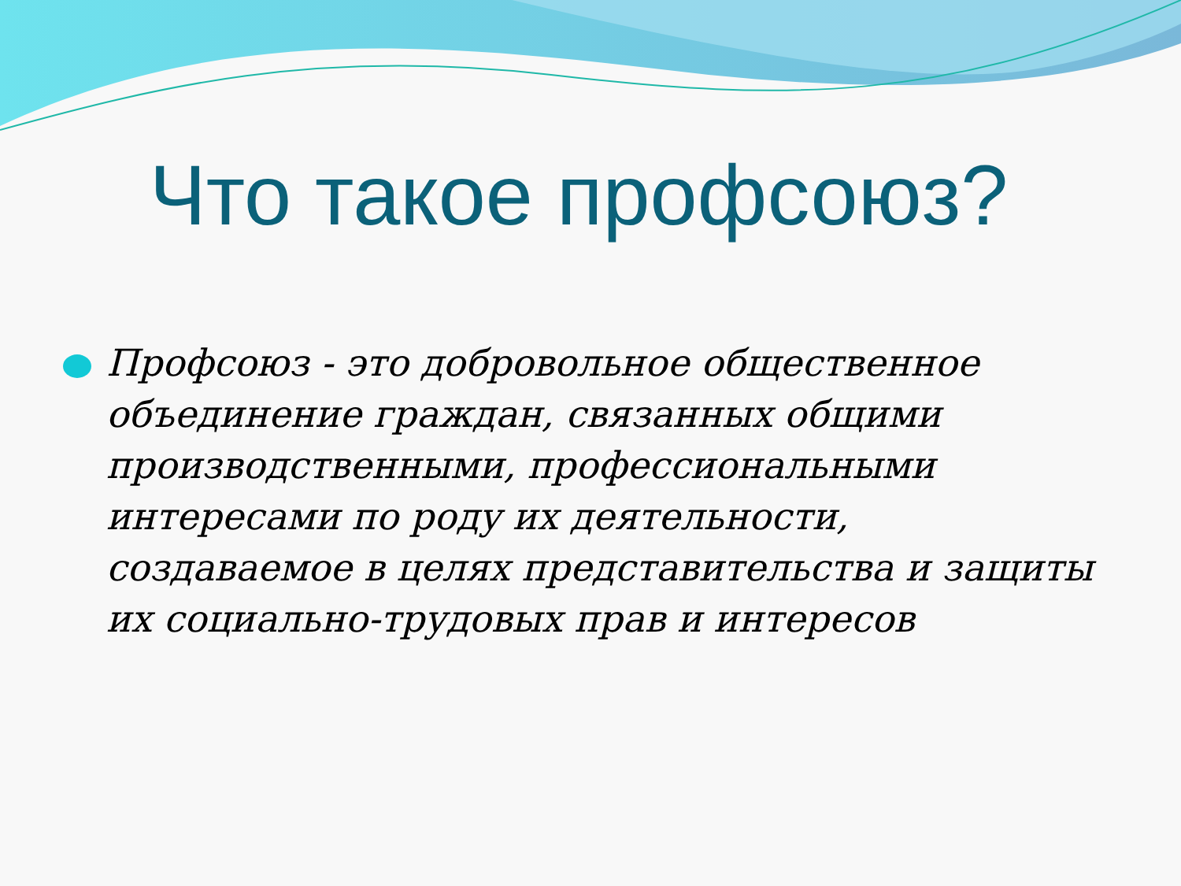Что такое профсоюз?
Профсоюз - это добровольное общественное объединение граждан, связанных общими производственными, профессиональными интересами по роду их деятельности, создаваемое в целях представительства и защиты их социально-трудовых прав и интересов